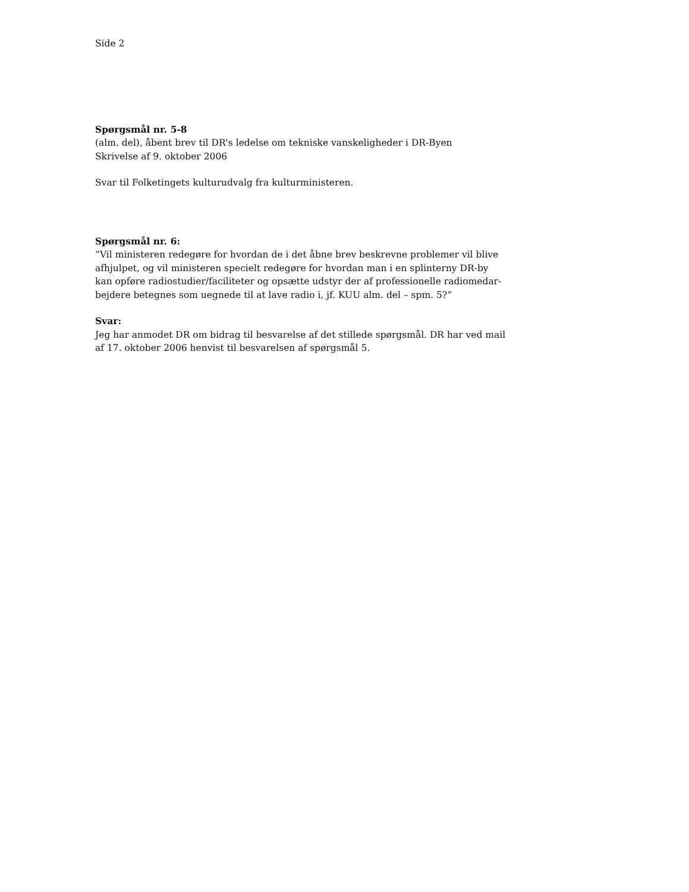Side 2
Spørgsmål nr. 5-8
(alm. del), åbent brev til DR's ledelse om tekniske vanskeligheder i DR-Byen
Skrivelse af 9. oktober 2006
Svar til Folketingets kulturudvalg fra kulturministeren.
Spørgsmål nr. 6:
”Vil ministeren redegøre for hvordan de i det åbne brev beskrevne problemer vil blive
afhjulpet, og vil ministeren specielt redegøre for hvordan man i en splinterny DR-by
kan opføre radiostudier/faciliteter og opsætte udstyr der af professionelle radiomedar-
bejdere betegnes som uegnede til at lave radio i, jf. KUU alm. del – spm. 5?”
Svar:
Jeg har anmodet DR om bidrag til besvarelse af det stillede spørgsmål. DR har ved mail
af 17. oktober 2006 henvist til besvarelsen af spørgsmål 5.